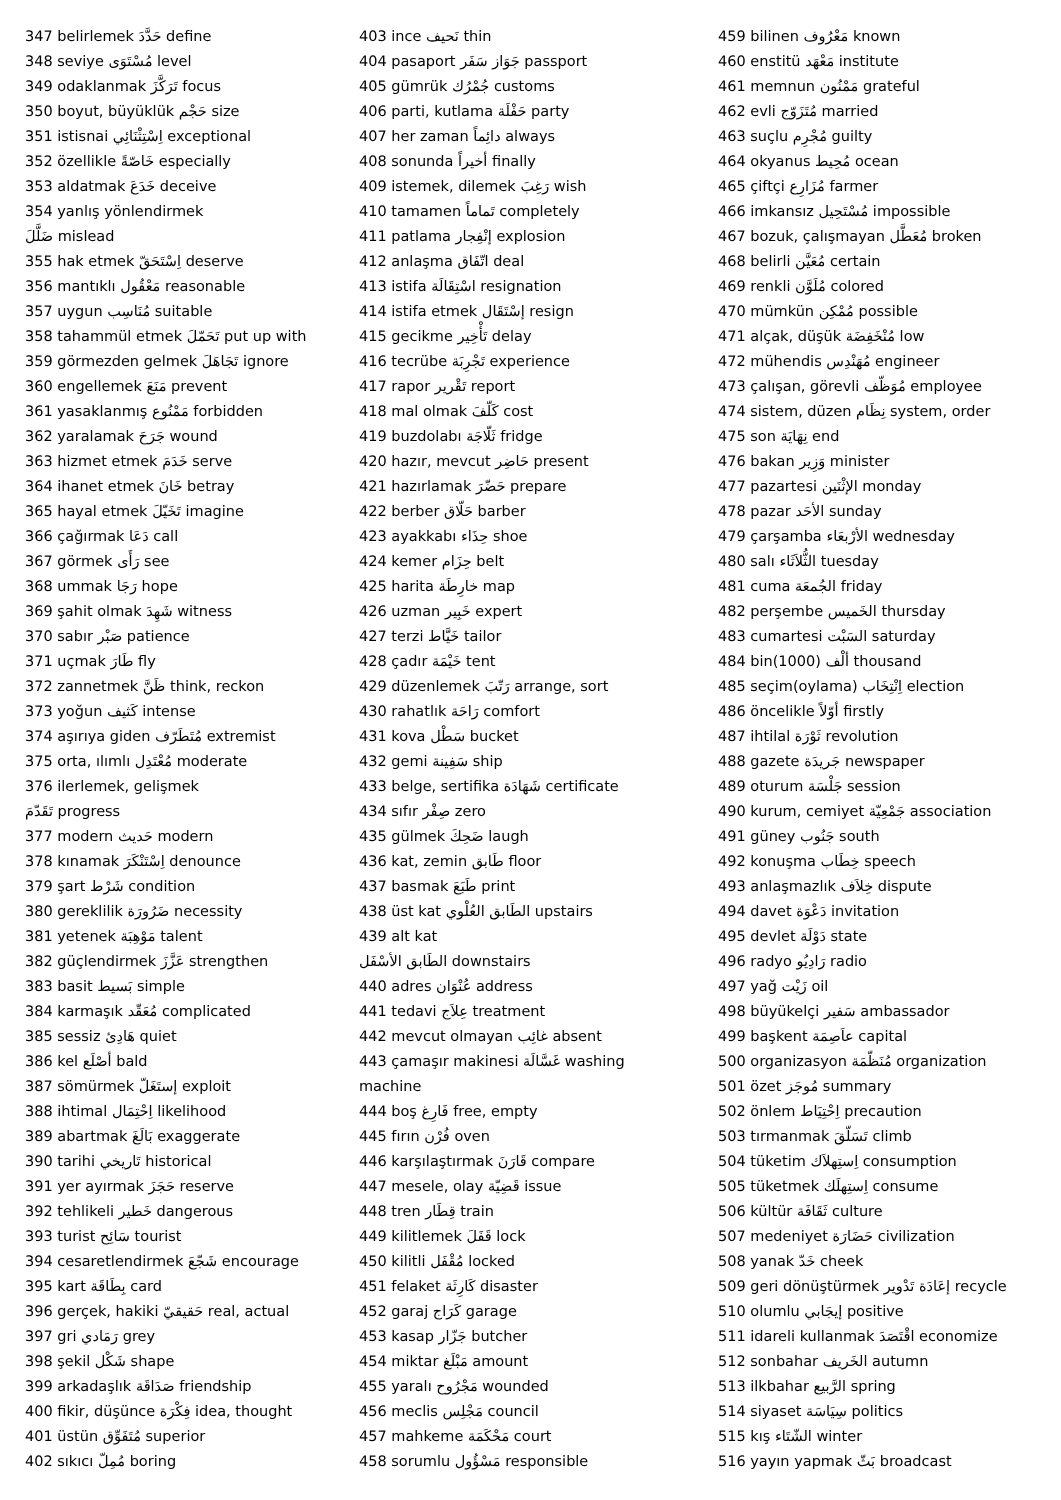347 belirlemek حَدَّدَ define
348 seviye مُسْتَوَى level
349 odaklanmak تَرَكَّزَ focus
350 boyut, büyüklük حَجْم size
351 istisnai اِسْتِثْنَائِي exceptional
352 özellikle خَاصّةً especially
353 aldatmak خَدَعَ deceive
354 yanlış yönlendirmek
ضَلَّلَ mislead
355 hak etmek اِسْتَحَقّ deserve
356 mantıklı مَعْقُول reasonable
357 uygun مُنَاسِب suitable
358 tahammül etmek تَحَمّلَ put up with
359 görmezden gelmek تَجَاهَلَ ignore
360 engellemek مَنَعَ prevent
361 yasaklanmış مَمْنُوع forbidden
362 yaralamak جَرَحَ wound
363 hizmet etmek خَدَمَ serve
364 ihanet etmek خَانَ betray
365 hayal etmek تَخَيّلَ imagine
366 çağırmak دَعَا call
367 görmek رَأَى see
368 ummak رَجَا hope
369 şahit olmak شَهِدَ witness
370 sabır صَبْر patience
371 uçmak طَارَ fly
372 zannetmek ظَنَّ think, reckon
373 yoğun كَثيف intense
374 aşırıya giden مُتَطَرّف extremist
375 orta, ılımlı مُعْتَدِل moderate
376 ilerlemek, gelişmek
تَقَدّمَ progress
377 modern حَديث modern
378 kınamak اِسْتَنْكَرَ denounce
379 şart شَرْط condition
380 gereklilik ضَرُورَة necessity
381 yetenek مَوْهِبَة talent
382 güçlendirmek عَزَّزَ strengthen
383 basit بَسيط simple
384 karmaşık مُعَقّد complicated
385 sessiz هَادِئ quiet
386 kel أصْلَع bald
387 sömürmek إستَغَلّ exploit
388 ihtimal اِحْتِمَال likelihood
389 abartmak بَالَغَ exaggerate
390 tarihi تَاريخي historical
391 yer ayırmak حَجَزَ reserve
392 tehlikeli خَطير dangerous
393 turist سَائِح tourist
394 cesaretlendirmek شَجّعَ encourage
395 kart بِطَاقَة card
396 gerçek, hakiki حَقيقيّ real, actual
397 gri رَمَادي grey
398 şekil شَكْل shape
399 arkadaşlık صَدَاقَة friendship
400 fikir, düşünce فِكْرَة idea, thought
401 üstün مُتَفَوِّق superior
402 sıkıcı مُمِلّ boring
403 ince نَحيف thin
404 pasaport جَوَاز سَفَر passport
405 gümrük جُمْرُك customs
406 parti, kutlama حَفْلَة party
407 her zaman دائِماً always
408 sonunda أخيراً finally
409 istemek, dilemek رَغِبَ wish
410 tamamen تَماماً completely
411 patlama إنْفِجار explosion
412 anlaşma اتّفَاق deal
413 istifa اسْتِقَالَة resignation
414 istifa etmek إسْتَقَال resign
415 gecikme تَأْخِير delay
416 tecrübe تَجْرِبَة experience
417 rapor تَقْرير report
418 mal olmak كَلّفَ cost
419 buzdolabı ثَلّاجَة fridge
420 hazır, mevcut حَاضِر present
421 hazırlamak حَضّرَ prepare
422 berber حَلّاق barber
423 ayakkabı حِذَاء shoe
424 kemer حِزَام belt
425 harita خارِطَة map
426 uzman خَبِير expert
427 terzi خَيَّاط tailor
428 çadır خَيْمَة tent
429 düzenlemek رَتّبَ arrange, sort
430 rahatlık رَاحَة comfort
431 kova سَطْل bucket
432 gemi سَفِينة ship
433 belge, sertifika شَهَادَة certificate
434 sıfır صِفْر zero
435 gülmek ضَحِكَ laugh
436 kat, zemin طَابق floor
437 basmak طَبَعَ print
438 üst kat الطَابق العُلْوي upstairs
439 alt kat
الطَابق الأسْفَل downstairs
440 adres عُنْوَان address
441 tedavi عِلاَج treatment
442 mevcut olmayan غائِب absent
443 çamaşır makinesi غَسَّالَة washing
machine
444 boş فَارِغ free, empty
445 fırın فُرْن oven
446 karşılaştırmak قَارَنَ compare
447 mesele, olay قَضِيّة issue
448 tren قِطَار train
449 kilitlemek قَفَلَ lock
450 kilitli مُقْفَل locked
451 felaket كَارِثَة disaster
452 garaj كَرَاج garage
453 kasap جَزّار butcher
454 miktar مَبْلَغ amount
455 yaralı مَجْرُوح wounded
456 meclis مَجْلِس council
457 mahkeme مَحْكَمَة court
458 sorumlu مَسْؤُول responsible
459 bilinen مَعْرُوف known
460 enstitü مَعْهَد institute
461 memnun مَمْنُون grateful
462 evli مُتَزَوّج married
463 suçlu مُجْرِم guilty
464 okyanus مُحِيط ocean
465 çiftçi مُزَارِع farmer
466 imkansız مُسْتَحِيل impossible
467 bozuk, çalışmayan مُعَطَّل broken
468 belirli مُعَيَّن certain
469 renkli مُلَوَّن colored
470 mümkün مُمْكِن possible
471 alçak, düşük مُنْخَفِضَة low
472 mühendis مُهَنْدِس engineer
473 çalışan, görevli مُوَظّف employee
474 sistem, düzen نِظَام system, order
475 son نِهَايَة end
476 bakan وَزِير minister
477 pazartesi الإثْنَين monday
478 pazar الأحَد sunday
479 çarşamba الأرْبعَاء wednesday
480 salı الثُّلاَثَاء tuesday
481 cuma الجُمعَة friday
482 perşembe الخَميس thursday
483 cumartesi السَبْت saturday
484 bin(1000) ألْف thousand
485 seçim(oylama) اِنْتِخَاب election
486 öncelikle أوّلاً firstly
487 ihtilal ثَوْرَة revolution
488 gazete جَريدَة newspaper
489 oturum جَلْسَة session
490 kurum, cemiyet جَمْعِيّة association
491 güney جَنُوب south
492 konuşma خِطَاب speech
493 anlaşmazlık خِلاَف dispute
494 davet دَعْوَة invitation
495 devlet دَوْلَة state
496 radyo رَادِيُو radio
497 yağ زَيْت oil
498 büyükelçi سَفير ambassador
499 başkent عاَصِمَة capital
500 organizasyon مُنَظّمَة organization
501 özet مُوجَز summary
502 önlem اِحْتِيَاط precaution
503 tırmanmak تَسَلّقَ climb
504 tüketim اِستِهلاَك consumption
505 tüketmek اِستِهلَك consume
506 kültür ثَقَافَة culture
507 medeniyet حَضَارَة civilization
508 yanak خَدّ cheek
509 geri dönüştürmek إعَادَة تَدْوير recycle
510 olumlu إيجَابي positive
511 idareli kullanmak اقْتَصَدَ economize
512 sonbahar الخَريف autumn
513 ilkbahar الرَّبيع spring
514 siyaset سِيَاسَة politics
515 kış الشّتَاء winter
516 yayın yapmak بَثّ broadcast